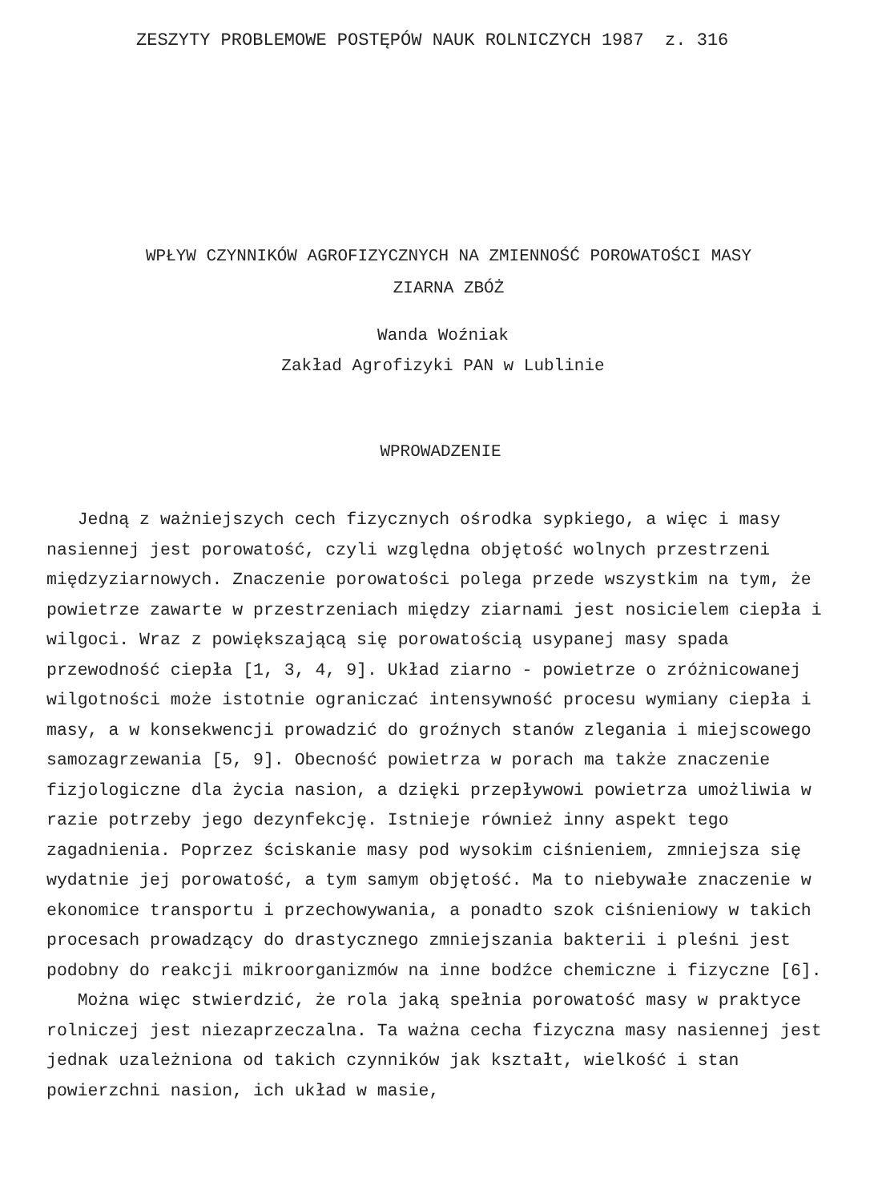ZESZYTY PROBLEMOWE POSTĘPÓW NAUK ROLNICZYCH 1987 z. 316
WPŁYW CZYNNIKÓW AGROFIZYCZNYCH NA ZMIENNOŚĆ POROWATOŚCI MASY
ZIARNA ZBÓŻ
Wanda Woźniak
Zakład Agrofizyki PAN w Lublinie
WPROWADZENIE
Jedną z ważniejszych cech fizycznych ośrodka sypkiego, a więc i masy nasiennej jest porowatość, czyli względna objętość wolnych przestrzeni międzyziarnowych. Znaczenie porowatości polega przede wszystkim na tym, że powietrze zawarte w przestrzeniach między ziarnami jest nosicielem ciepła i wilgoci. Wraz z powiększającą się porowatością usypanej masy spada przewodność ciepła [1, 3, 4, 9]. Układ ziarno - powietrze o zróżnicowanej wilgotności może istotnie ograniczać intensywność procesu wymiany ciepła i masy, a w konsekwencji prowadzić do groźnych stanów zlegania i miejscowego samozagrzewania [5, 9]. Obecność powietrza w porach ma także znaczenie fizjologiczne dla życia nasion, a dzięki przepływowi powietrza umożliwia w razie potrzeby jego dezynfekcję. Istnieje również inny aspekt tego zagadnienia. Poprzez ściskanie masy pod wysokim ciśnieniem, zmniejsza się wydatnie jej porowatość, a tym samym objętość. Ma to niebywałe znaczenie w ekonomice transportu i przechowywania, a ponadto szok ciśnieniowy w takich procesach prowadzący do drastycznego zmniejszania bakterii i pleśni jest podobny do reakcji mikroorganizmów na inne bodźce chemiczne i fizyczne [6].
Można więc stwierdzić, że rola jaką spełnia porowatość masy w praktyce rolniczej jest niezaprzeczalna. Ta ważna cecha fizyczna masy nasiennej jest jednak uzależniona od takich czynników jak kształt, wielkość i stan powierzchni nasion, ich układ w masie,